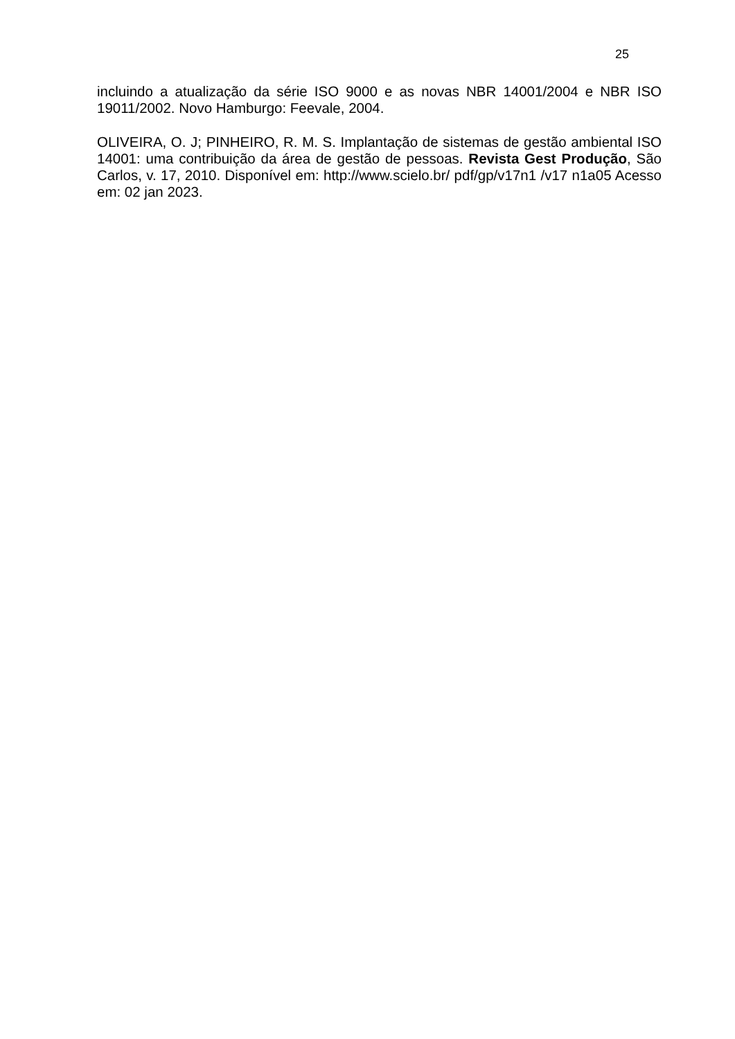25
incluindo a atualização da série ISO 9000 e as novas NBR 14001/2004 e NBR ISO 19011/2002. Novo Hamburgo: Feevale, 2004.
OLIVEIRA, O. J; PINHEIRO, R. M. S. Implantação de sistemas de gestão ambiental ISO 14001: uma contribuição da área de gestão de pessoas. Revista Gest Produção, São Carlos, v. 17, 2010. Disponível em: http://www.scielo.br/ pdf/gp/v17n1 /v17 n1a05 Acesso em: 02 jan 2023.